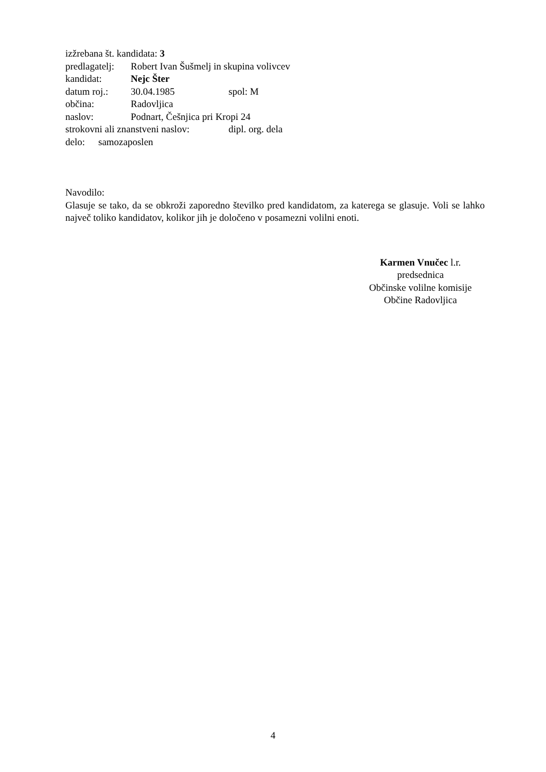izžrebana št. kandidata: 3
predlagatelj: Robert Ivan Šušmelj in skupina volivcev
kandidat: Nejc Šter
datum roj.: 30.04.1985 spol: M
občina: Radovljica
naslov: Podnart, Češnjica pri Kropi 24
strokovni ali znanstveni naslov: dipl. org. dela
delo: samozaposlen
Navodilo:
Glasuje se tako, da se obkroži zaporedno številko pred kandidatom, za katerega se glasuje. Voli se lahko največ toliko kandidatov, kolikor jih je določeno v posamezni volilni enoti.
Karmen Vnučec l.r.
predsednica
Občinske volilne komisije
Občine Radovljica
4